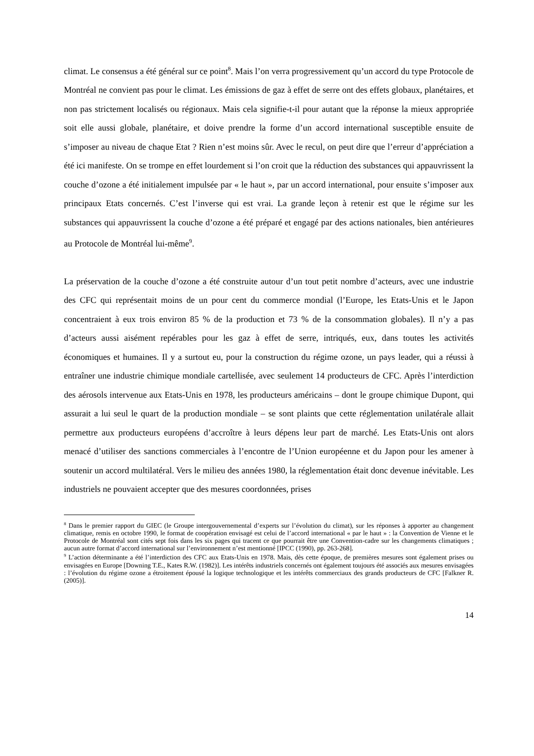climat. Le consensus a été général sur ce point<sup>8</sup>. Mais l’on verra progressivement qu’un accord du type Protocole de Montréal ne convient pas pour le climat. Les émissions de gaz à effet de serre ont des effets globaux, planétaires, et non pas strictement localisés ou régionaux. Mais cela signifie-t-il pour autant que la réponse la mieux appropriée soit elle aussi globale, planétaire, et doive prendre la forme d’un accord international susceptible ensuite de s’imposer au niveau de chaque Etat ? Rien n’est moins sûr. Avec le recul, on peut dire que l’erreur d’appréciation a été ici manifeste. On se trompe en effet lourdement si l’on croit que la réduction des substances qui appauvrissent la couche d’ozone a été initialement impulsée par « le haut », par un accord international, pour ensuite s’imposer aux principaux Etats concernés. C’est l’inverse qui est vrai. La grande leçon à retenir est que le régime sur les substances qui appauvrissent la couche d’ozone a été préparé et engagé par des actions nationales, bien antérieures au Protocole de Montréal lui-même<sup>9</sup>.
La préservation de la couche d’ozone a été construite autour d’un tout petit nombre d’acteurs, avec une industrie des CFC qui représentait moins de un pour cent du commerce mondial (l’Europe, les Etats-Unis et le Japon concentraient à eux trois environ 85 % de la production et 73 % de la consommation globales). Il n’y a pas d’acteurs aussi aisément repérables pour les gaz à effet de serre, intriqués, eux, dans toutes les activités économiques et humaines. Il y a surtout eu, pour la construction du régime ozone, un pays leader, qui a réussi à entraîner une industrie chimique mondiale cartellisée, avec seulement 14 producteurs de CFC. Après l’interdiction des aérosols intervenue aux Etats-Unis en 1978, les producteurs américains – dont le groupe chimique Dupont, qui assurait a lui seul le quart de la production mondiale – se sont plaints que cette réglementation unilatérale allait permettre aux producteurs européens d’accroître à leurs dépens leur part de marché. Les Etats-Unis ont alors menacé d’utiliser des sanctions commerciales à l’encontre de l’Union européenne et du Japon pour les amener à soutenir un accord multilatéral. Vers le milieu des années 1980, la réglementation était donc devenue inévitable. Les industriels ne pouvaient accepter que des mesures coordonnées, prises
<sup>8</sup> Dans le premier rapport du GIEC (le Groupe intergouvernemental d’experts sur l’évolution du climat), sur les réponses à apporter au changement climatique, remis en octobre 1990, le format de coopération envisagé est celui de l’accord international « par le haut » : la Convention de Vienne et le Protocole de Montréal sont cités sept fois dans les six pages qui tracent ce que pourrait être une Convention-cadre sur les changements climatiques ; aucun autre format d’accord international sur l’environnement n’est mentionné [IPCC (1990), pp. 263-268].
<sup>9</sup> L’action déterminante a été l’interdiction des CFC aux Etats-Unis en 1978. Mais, dès cette époque, de premières mesures sont également prises ou envisagées en Europe [Downing T.E., Kates R.W. (1982)]. Les intérêts industriels concernés ont également toujours été associés aux mesures envisagées : l’évolution du régime ozone a étroitement épousé la logique technologique et les intérêts commerciaux des grands producteurs de CFC [Falkner R. (2005)].
14